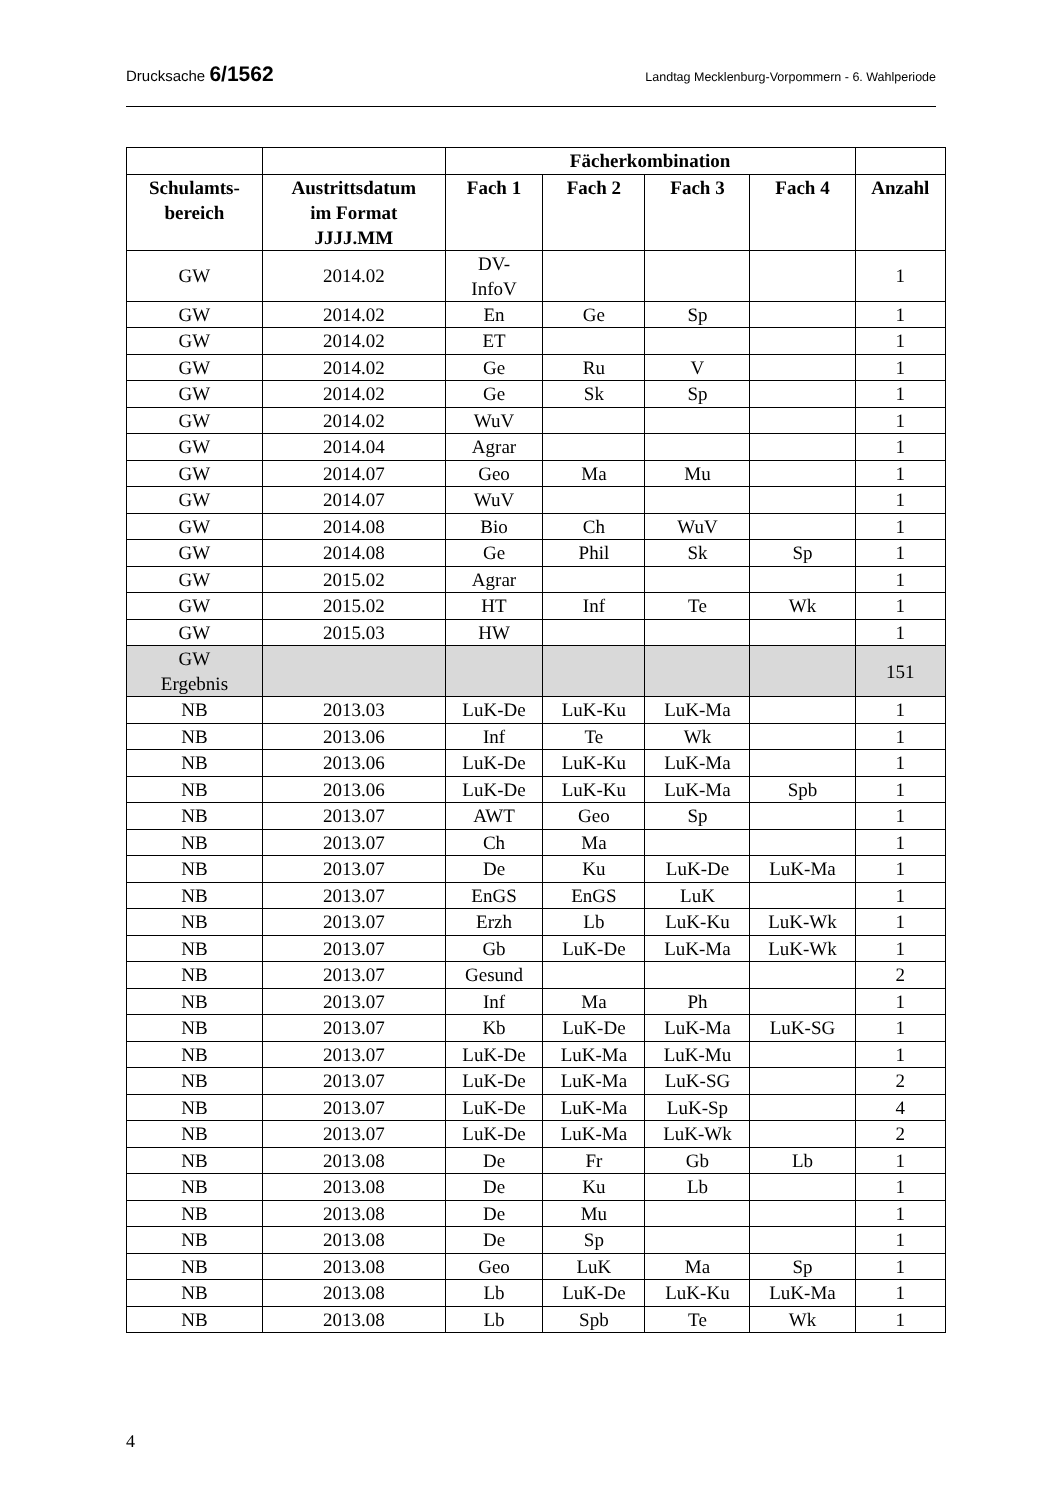Drucksache 6/1562
Landtag Mecklenburg-Vorpommern - 6. Wahlperiode
| | | Fächerkombination | | | | |
| --- | --- | --- | --- | --- | --- | --- |
| Schulamts- bereich | Austrittsdatum im Format JJJJ.MM | Fach 1 | Fach 2 | Fach 3 | Fach 4 | Anzahl |
| GW | 2014.02 | DV- InfoV | | | | 1 |
| GW | 2014.02 | En | Ge | Sp | | 1 |
| GW | 2014.02 | ET | | | | 1 |
| GW | 2014.02 | Ge | Ru | V | | 1 |
| GW | 2014.02 | Ge | Sk | Sp | | 1 |
| GW | 2014.02 | WuV | | | | 1 |
| GW | 2014.04 | Agrar | | | | 1 |
| GW | 2014.07 | Geo | Ma | Mu | | 1 |
| GW | 2014.07 | WuV | | | | 1 |
| GW | 2014.08 | Bio | Ch | WuV | | 1 |
| GW | 2014.08 | Ge | Phil | Sk | Sp | 1 |
| GW | 2015.02 | Agrar | | | | 1 |
| GW | 2015.02 | HT | Inf | Te | Wk | 1 |
| GW | 2015.03 | HW | | | | 1 |
| GW Ergebnis | | | | | | 151 |
| NB | 2013.03 | LuK-De | LuK-Ku | LuK-Ma | | 1 |
| NB | 2013.06 | Inf | Te | Wk | | 1 |
| NB | 2013.06 | LuK-De | LuK-Ku | LuK-Ma | | 1 |
| NB | 2013.06 | LuK-De | LuK-Ku | LuK-Ma | Spb | 1 |
| NB | 2013.07 | AWT | Geo | Sp | | 1 |
| NB | 2013.07 | Ch | Ma | | | 1 |
| NB | 2013.07 | De | Ku | LuK-De | LuK-Ma | 1 |
| NB | 2013.07 | EnGS | EnGS | LuK | | 1 |
| NB | 2013.07 | Erzh | Lb | LuK-Ku | LuK-Wk | 1 |
| NB | 2013.07 | Gb | LuK-De | LuK-Ma | LuK-Wk | 1 |
| NB | 2013.07 | Gesund | | | | 2 |
| NB | 2013.07 | Inf | Ma | Ph | | 1 |
| NB | 2013.07 | Kb | LuK-De | LuK-Ma | LuK-SG | 1 |
| NB | 2013.07 | LuK-De | LuK-Ma | LuK-Mu | | 1 |
| NB | 2013.07 | LuK-De | LuK-Ma | LuK-SG | | 2 |
| NB | 2013.07 | LuK-De | LuK-Ma | LuK-Sp | | 4 |
| NB | 2013.07 | LuK-De | LuK-Ma | LuK-Wk | | 2 |
| NB | 2013.08 | De | Fr | Gb | Lb | 1 |
| NB | 2013.08 | De | Ku | Lb | | 1 |
| NB | 2013.08 | De | Mu | | | 1 |
| NB | 2013.08 | De | Sp | | | 1 |
| NB | 2013.08 | Geo | LuK | Ma | Sp | 1 |
| NB | 2013.08 | Lb | LuK-De | LuK-Ku | LuK-Ma | 1 |
| NB | 2013.08 | Lb | Spb | Te | Wk | 1 |
4